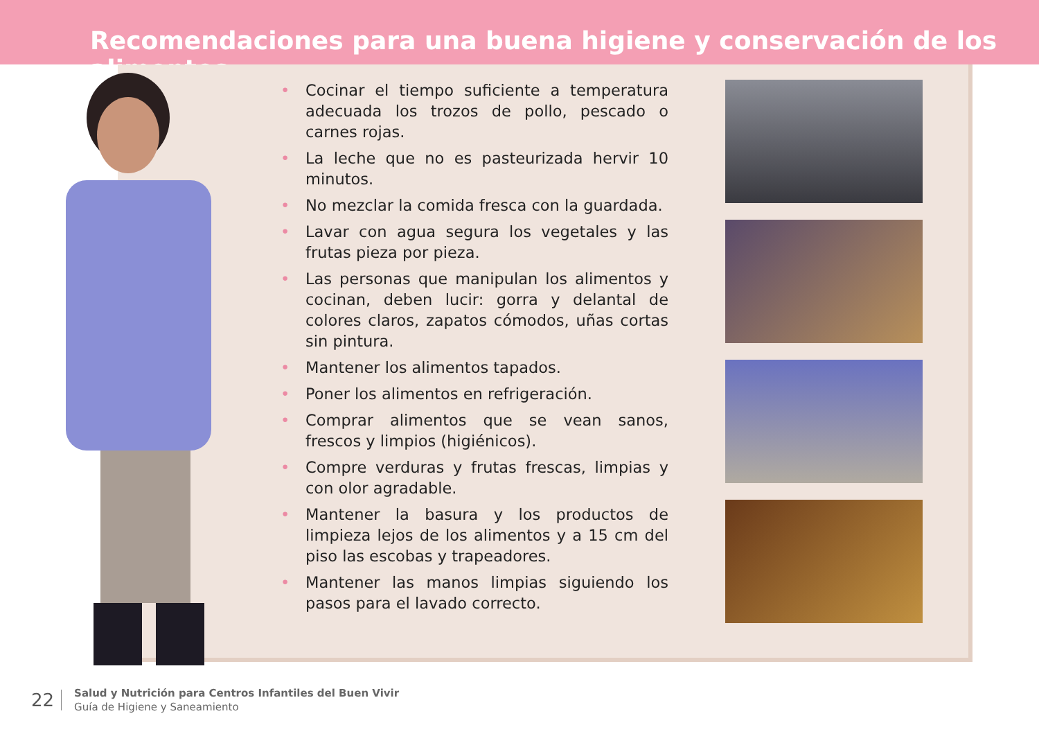Recomendaciones para una buena higiene y conservación de los alimentos
• Cocinar el tiempo suficiente a temperatura adecuada los trozos de pollo, pescado o carnes rojas.
• La leche que no es pasteurizada hervir 10 minutos.
• No mezclar la comida fresca con la guardada.
• Lavar con agua segura los vegetales y las frutas pieza por pieza.
• Las personas que manipulan los alimentos y cocinan, deben lucir: gorra y delantal de colores claros, zapatos cómodos, uñas cortas sin pintura.
• Mantener los alimentos tapados.
• Poner los alimentos en refrigeración.
• Comprar alimentos que se vean sanos, frescos y limpios (higiénicos).
• Compre verduras y frutas frescas, limpias y con olor agradable.
• Mantener la basura y los productos de limpieza lejos de los alimentos y a 15 cm del piso las escobas y trapeadores.
• Mantener las manos limpias siguiendo los pasos para el lavado correcto.
22
Salud y Nutrición para Centros Infantiles del Buen Vivir
Guía de Higiene y Saneamiento